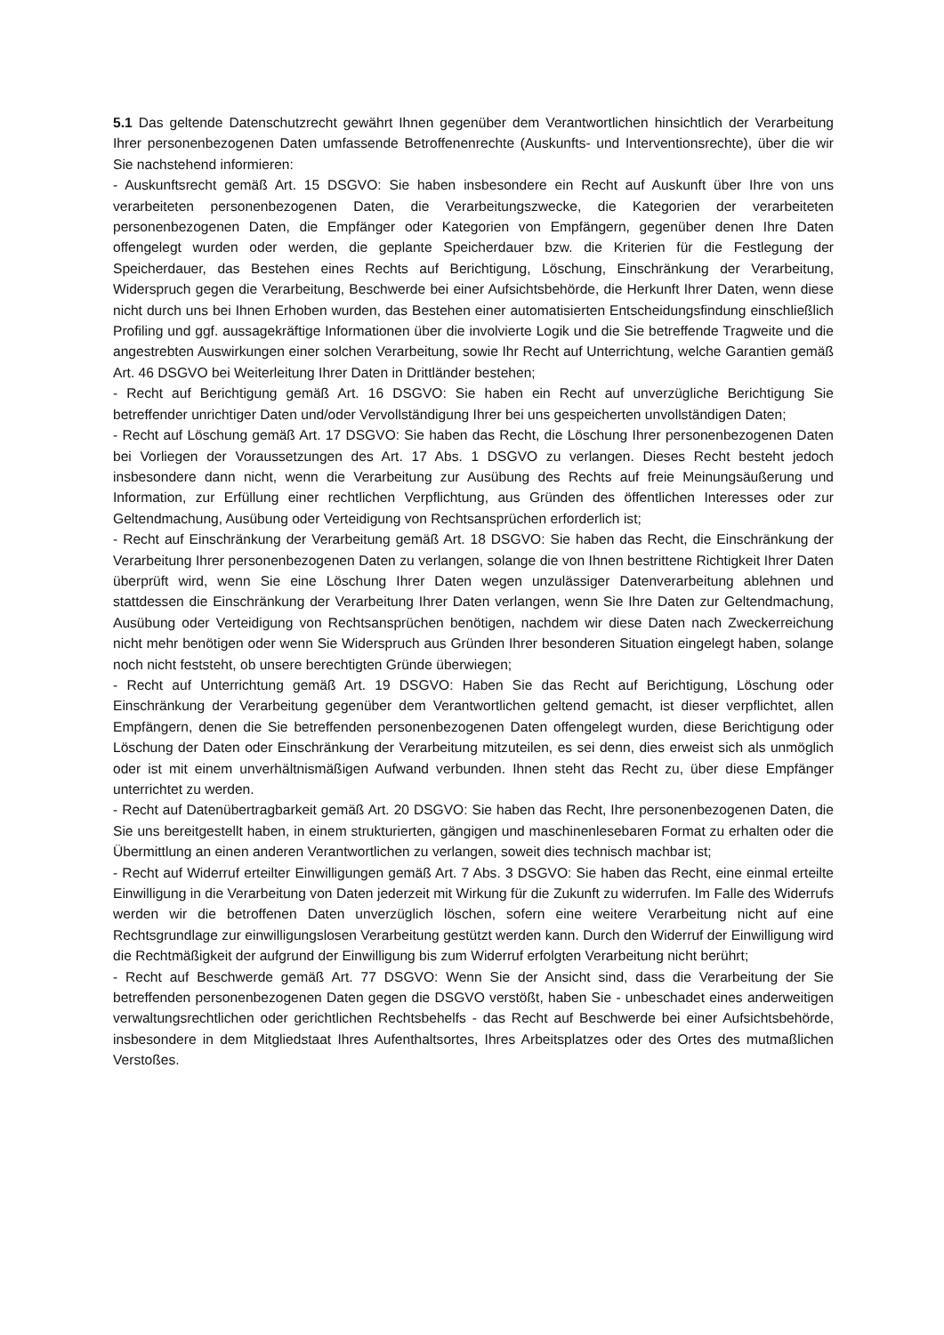5.1 Das geltende Datenschutzrecht gewährt Ihnen gegenüber dem Verantwortlichen hinsichtlich der Verarbeitung Ihrer personenbezogenen Daten umfassende Betroffenenrechte (Auskunfts- und Interventionsrechte), über die wir Sie nachstehend informieren:
- Auskunftsrecht gemäß Art. 15 DSGVO: Sie haben insbesondere ein Recht auf Auskunft über Ihre von uns verarbeiteten personenbezogenen Daten, die Verarbeitungszwecke, die Kategorien der verarbeiteten personenbezogenen Daten, die Empfänger oder Kategorien von Empfängern, gegenüber denen Ihre Daten offengelegt wurden oder werden, die geplante Speicherdauer bzw. die Kriterien für die Festlegung der Speicherdauer, das Bestehen eines Rechts auf Berichtigung, Löschung, Einschränkung der Verarbeitung, Widerspruch gegen die Verarbeitung, Beschwerde bei einer Aufsichtsbehörde, die Herkunft Ihrer Daten, wenn diese nicht durch uns bei Ihnen Erhoben wurden, das Bestehen einer automatisierten Entscheidungsfindung einschließlich Profiling und ggf. aussagekräftige Informationen über die involvierte Logik und die Sie betreffende Tragweite und die angestrebten Auswirkungen einer solchen Verarbeitung, sowie Ihr Recht auf Unterrichtung, welche Garantien gemäß Art. 46 DSGVO bei Weiterleitung Ihrer Daten in Drittländer bestehen;
- Recht auf Berichtigung gemäß Art. 16 DSGVO: Sie haben ein Recht auf unverzügliche Berichtigung Sie betreffender unrichtiger Daten und/oder Vervollständigung Ihrer bei uns gespeicherten unvollständigen Daten;
- Recht auf Löschung gemäß Art. 17 DSGVO: Sie haben das Recht, die Löschung Ihrer personenbezogenen Daten bei Vorliegen der Voraussetzungen des Art. 17 Abs. 1 DSGVO zu verlangen. Dieses Recht besteht jedoch insbesondere dann nicht, wenn die Verarbeitung zur Ausübung des Rechts auf freie Meinungsäußerung und Information, zur Erfüllung einer rechtlichen Verpflichtung, aus Gründen des öffentlichen Interesses oder zur Geltendmachung, Ausübung oder Verteidigung von Rechtsansprüchen erforderlich ist;
- Recht auf Einschränkung der Verarbeitung gemäß Art. 18 DSGVO: Sie haben das Recht, die Einschränkung der Verarbeitung Ihrer personenbezogenen Daten zu verlangen, solange die von Ihnen bestrittene Richtigkeit Ihrer Daten überprüft wird, wenn Sie eine Löschung Ihrer Daten wegen unzulässiger Datenverarbeitung ablehnen und stattdessen die Einschränkung der Verarbeitung Ihrer Daten verlangen, wenn Sie Ihre Daten zur Geltendmachung, Ausübung oder Verteidigung von Rechtsansprüchen benötigen, nachdem wir diese Daten nach Zweckerreichung nicht mehr benötigen oder wenn Sie Widerspruch aus Gründen Ihrer besonderen Situation eingelegt haben, solange noch nicht feststeht, ob unsere berechtigten Gründe überwiegen;
- Recht auf Unterrichtung gemäß Art. 19 DSGVO: Haben Sie das Recht auf Berichtigung, Löschung oder Einschränkung der Verarbeitung gegenüber dem Verantwortlichen geltend gemacht, ist dieser verpflichtet, allen Empfängern, denen die Sie betreffenden personenbezogenen Daten offengelegt wurden, diese Berichtigung oder Löschung der Daten oder Einschränkung der Verarbeitung mitzuteilen, es sei denn, dies erweist sich als unmöglich oder ist mit einem unverhältnismäßigen Aufwand verbunden. Ihnen steht das Recht zu, über diese Empfänger unterrichtet zu werden.
- Recht auf Datenübertragbarkeit gemäß Art. 20 DSGVO: Sie haben das Recht, Ihre personenbezogenen Daten, die Sie uns bereitgestellt haben, in einem strukturierten, gängigen und maschinenlesebaren Format zu erhalten oder die Übermittlung an einen anderen Verantwortlichen zu verlangen, soweit dies technisch machbar ist;
- Recht auf Widerruf erteilter Einwilligungen gemäß Art. 7 Abs. 3 DSGVO: Sie haben das Recht, eine einmal erteilte Einwilligung in die Verarbeitung von Daten jederzeit mit Wirkung für die Zukunft zu widerrufen. Im Falle des Widerrufs werden wir die betroffenen Daten unverzüglich löschen, sofern eine weitere Verarbeitung nicht auf eine Rechtsgrundlage zur einwilligungslosen Verarbeitung gestützt werden kann. Durch den Widerruf der Einwilligung wird die Rechtmäßigkeit der aufgrund der Einwilligung bis zum Widerruf erfolgten Verarbeitung nicht berührt;
- Recht auf Beschwerde gemäß Art. 77 DSGVO: Wenn Sie der Ansicht sind, dass die Verarbeitung der Sie betreffenden personenbezogenen Daten gegen die DSGVO verstößt, haben Sie - unbeschadet eines anderweitigen verwaltungsrechtlichen oder gerichtlichen Rechtsbehelfs - das Recht auf Beschwerde bei einer Aufsichtsbehörde, insbesondere in dem Mitgliedstaat Ihres Aufenthaltsortes, Ihres Arbeitsplatzes oder des Ortes des mutmaßlichen Verstoßes.